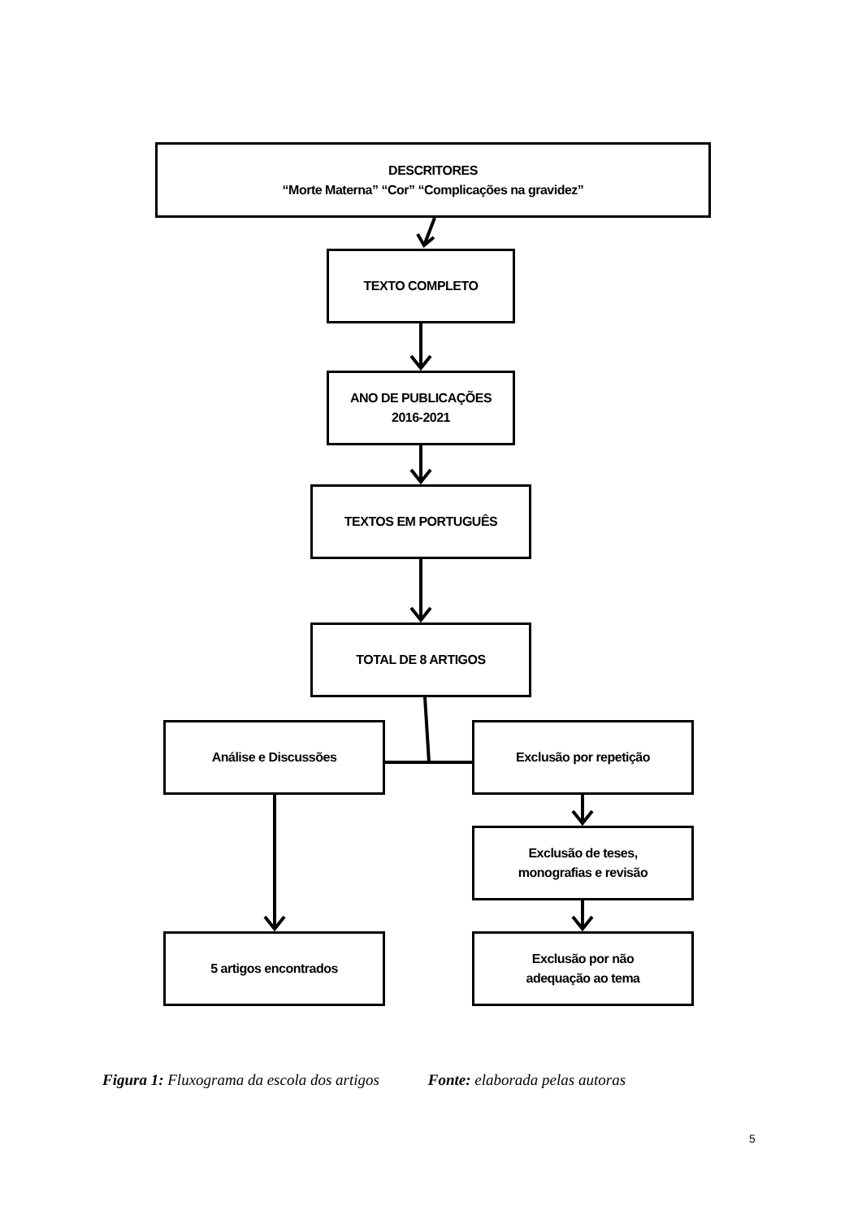DESCRITORES
“Morte Materna” “Cor” “Complicações na gravidez”
TEXTO COMPLETO
ANO DE PUBLICAÇÕES
2016-2021
TEXTOS EM PORTUGUÊS
TOTAL DE 8 ARTIGOS
Análise e Discussões Exclusão por repetição
Exclusão de teses,
monografias e revisão
5 artigos encontrados
Exclusão por não
adequação ao tema
Figura 1: Fluxograma da escola dos artigos Fonte: elaborada pelas autoras
5